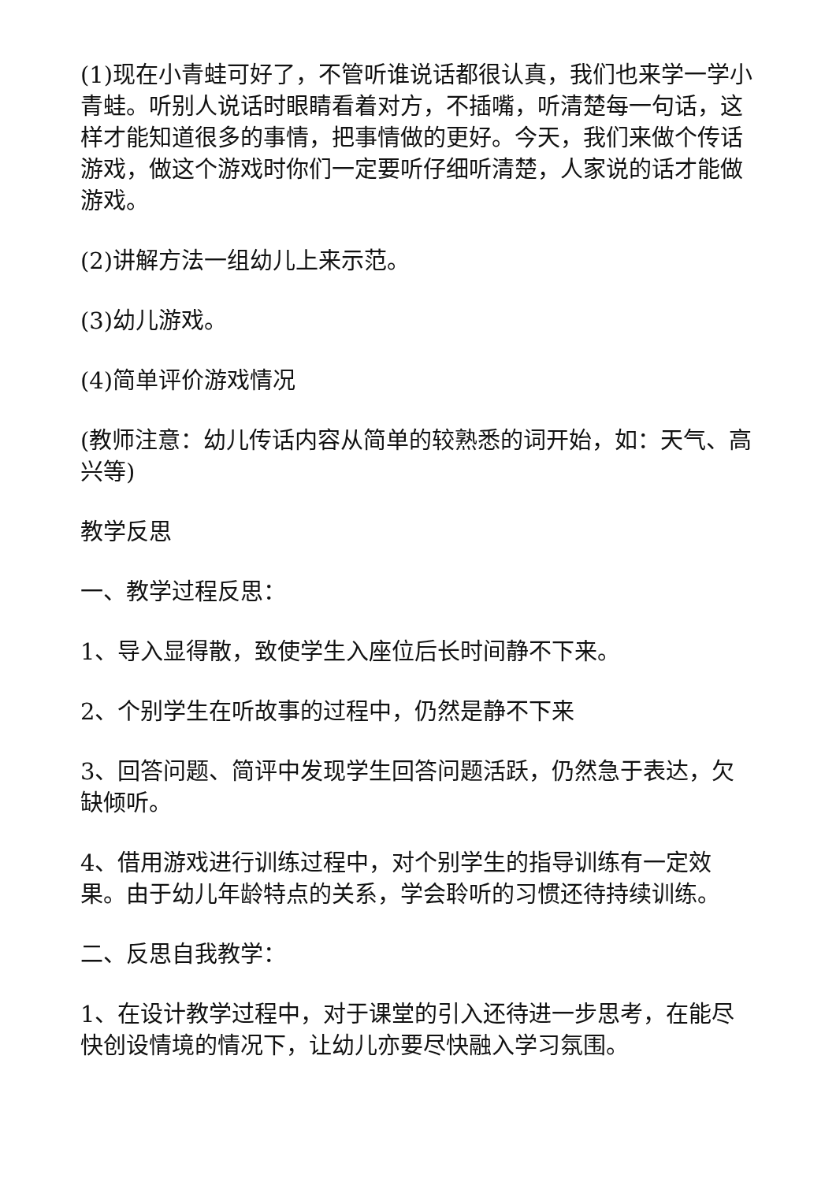(1)现在小青蛙可好了，不管听谁说话都很认真，我们也来学一学小青蛙。听别人说话时眼睛看着对方，不插嘴，听清楚每一句话，这样才能知道很多的事情，把事情做的更好。今天，我们来做个传话游戏，做这个游戏时你们一定要听仔细听清楚，人家说的话才能做游戏。
(2)讲解方法一组幼儿上来示范。
(3)幼儿游戏。
(4)简单评价游戏情况
(教师注意：幼儿传话内容从简单的较熟悉的词开始，如：天气、高兴等)
教学反思
一、教学过程反思：
1、导入显得散，致使学生入座位后长时间静不下来。
2、个别学生在听故事的过程中，仍然是静不下来
3、回答问题、简评中发现学生回答问题活跃，仍然急于表达，欠缺倾听。
4、借用游戏进行训练过程中，对个别学生的指导训练有一定效果。由于幼儿年龄特点的关系，学会聆听的习惯还待持续训练。
二、反思自我教学：
1、在设计教学过程中，对于课堂的引入还待进一步思考，在能尽快创设情境的情况下，让幼儿亦要尽快融入学习氛围。